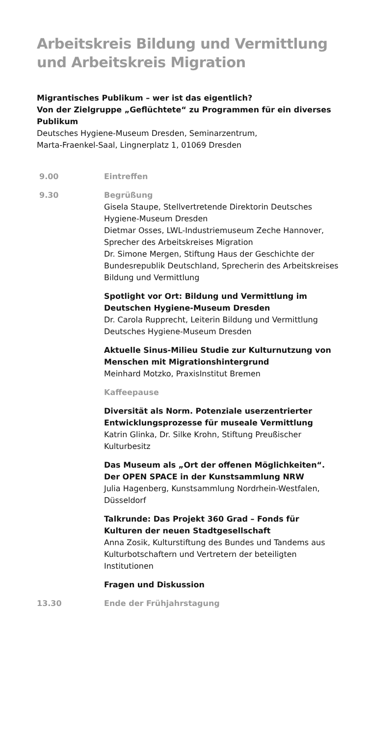Arbeitskreis Bildung und Vermittlung und Arbeitskreis Migration
Migrantisches Publikum – wer ist das eigentlich?
Von der Zielgruppe „Geflüchtete“ zu Programmen für ein diverses Publikum
Deutsches Hygiene-Museum Dresden, Seminarzentrum,
Marta-Fraenkel-Saal, Lingnerplatz 1, 01069 Dresden
9.00 Eintreffen
9.30 Begrüßung
Gisela Staupe, Stellvertretende Direktorin Deutsches Hygiene-Museum Dresden
Dietmar Osses, LWL-Industriemuseum Zeche Hannover, Sprecher des Arbeitskreises Migration
Dr. Simone Mergen, Stiftung Haus der Geschichte der Bundesrepublik Deutschland, Sprecherin des Arbeits­kreises Bildung und Vermittlung
Spotlight vor Ort: Bildung und Vermittlung im Deutschen Hygiene-Museum Dresden
Dr. Carola Rupprecht, Leiterin Bildung und Vermittlung Deutsches Hygiene-Museum Dresden
Aktuelle Sinus-Milieu Studie zur Kulturnutzung von Menschen mit Migrationshintergrund
Meinhard Motzko, PraxisInstitut Bremen
Kaffeepause
Diversität als Norm. Potenziale userzentrierter Entwicklungsprozesse für museale Vermittlung
Katrin Glinka, Dr. Silke Krohn, Stiftung Preußischer Kulturbesitz
Das Museum als „Ort der offenen Möglichkeiten“. Der OPEN SPACE in der Kunstsammlung NRW
Julia Hagenberg, Kunstsammlung Nordrhein-Westfalen, Düsseldorf
Talkrunde: Das Projekt 360 Grad – Fonds für Kulturen der neuen Stadtgesellschaft
Anna Zosik, Kulturstiftung des Bundes und Tandems aus Kulturbotschaftern und Vertretern der beteiligten Institutionen
Fragen und Diskussion
13.30 Ende der Frühjahrstagung